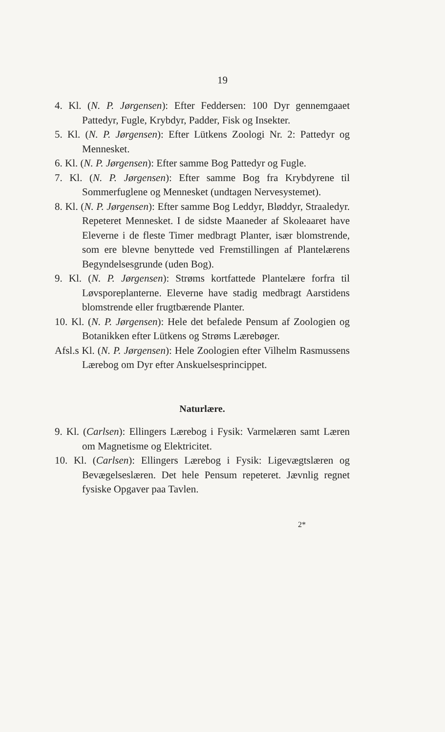19
4. Kl. (N. P. Jørgensen): Efter Feddersen: 100 Dyr gennemgaaet Pattedyr, Fugle, Krybdyr, Padder, Fisk og Insekter.
5. Kl. (N. P. Jørgensen): Efter Lütkens Zoologi Nr. 2: Pattedyr og Mennesket.
6. Kl. (N. P. Jørgensen): Efter samme Bog Pattedyr og Fugle.
7. Kl. (N. P. Jørgensen): Efter samme Bog fra Krybdyrene til Sommerfuglene og Mennesket (undtagen Nervesystemet).
8. Kl. (N. P. Jørgensen): Efter samme Bog Leddyr, Blød­dyr, Straaledyr. Repeteret Mennesket. I de sidste Maaneder af Skoleaaret have Eleverne i de fleste Timer medbragt Planter, især blomstrende, som ere blevne benyttede ved Fremstillingen af Plantelærens Begyndelsesgrunde (uden Bog).
9. Kl. (N. P. Jørgensen): Strøms kortfattede Plantelære forfra til Løvsporeplanterne. Eleverne have stadig med­bragt Aarstidens blomstrende eller frugtbærende Planter.
10. Kl. (N. P. Jørgensen): Hele det befalede Pensum af Zoologien og Botanikken efter Lütkens og Strøms Lærebøger.
Afsl.s Kl. (N. P. Jørgensen): Hele Zoologien efter Vilhelm Rasmussens Lærebog om Dyr efter Anskuelses­princippet.
Naturlære.
9. Kl. (Carlsen): Ellingers Lærebog i Fysik: Varmelæren samt Læren om Magnetisme og Elektricitet.
10. Kl. (Carlsen): Ellingers Lærebog i Fysik: Ligevægts­læren og Bevægelseslæren. Det hele Pensum repe­teret. Jævnlig regnet fysiske Opgaver paa Tavlen.
2*